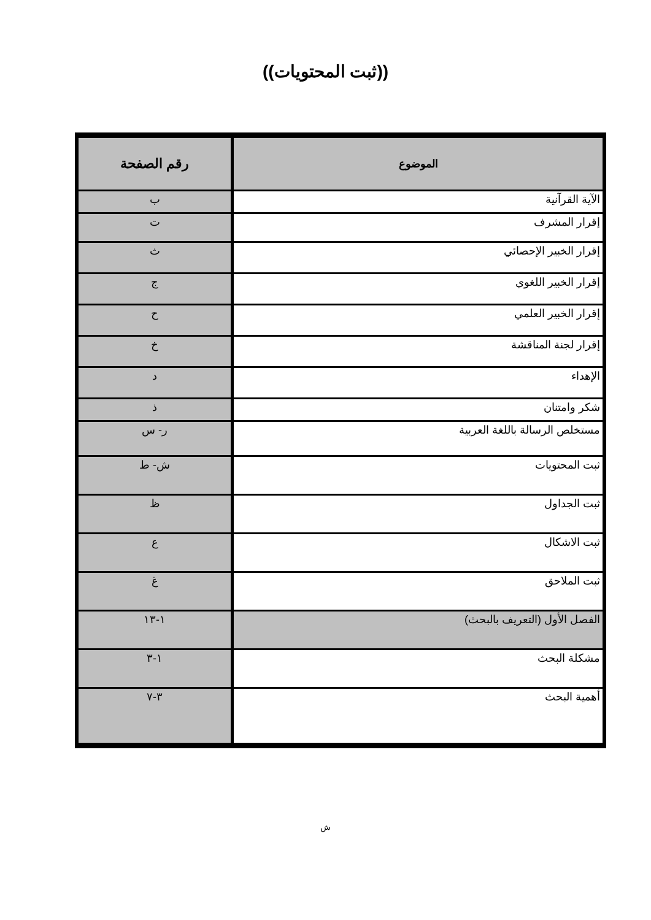((ثبت المحتويات))
| الموضوع | رقم الصفحة |
| --- | --- |
| الآية القرآنية | ب |
| إقرار المشرف | ت |
| إقرار الخبير الإحصائي | ث |
| إقرار الخبير اللغوي | ج |
| إقرار الخبير العلمي | ح |
| إقرار لجنة المناقشة | خ |
| الإهداء | د |
| شكر وامتنان | ذ |
| مستخلص الرسالة باللغة العربية | ر- س |
| ثبت المحتويات | ش- ط |
| ثبت الجداول | ظ |
| ثبت الاشكال | ع |
| ثبت الملاحق | غ |
| الفصل الأول (التعريف بالبحث) | ١-١٣ |
| مشكلة البحث | ١-٣ |
| أهمية البحث | ٣-٧ |
ش